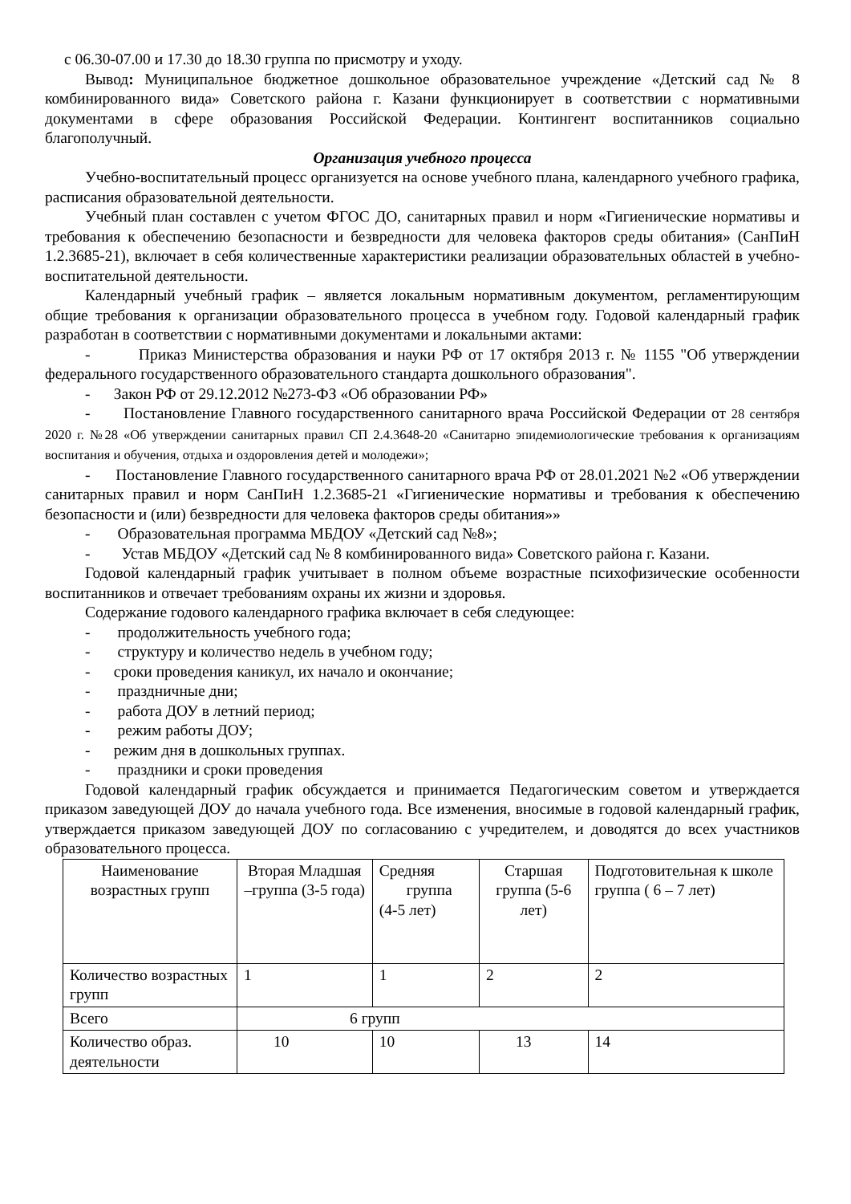с 06.30-07.00 и 17.30 до 18.30 группа по присмотру и уходу.
Вывод: Муниципальное бюджетное дошкольное образовательное учреждение «Детский сад № 8 комбинированного вида» Советского района г. Казани функционирует в соответствии с нормативными документами в сфере образования Российской Федерации. Контингент воспитанников социально благополучный.
Организация учебного процесса
Учебно-воспитательный процесс организуется на основе учебного плана, календарного учебного графика, расписания образовательной деятельности.
Учебный план составлен с учетом ФГОС ДО, санитарных правил и норм «Гигиенические нормативы и требования к обеспечению безопасности и безвредности для человека факторов среды обитания» (СанПиН 1.2.3685-21), включает в себя количественные характеристики реализации образовательных областей в учебно-воспитательной деятельности.
Календарный учебный график – является локальным нормативным документом, регламентирующим общие требования к организации образовательного процесса в учебном году. Годовой календарный график разработан в соответствии с нормативными документами и локальными актами:
- Приказ Министерства образования и науки РФ от 17 октября 2013 г. № 1155 "Об утверждении федерального государственного образовательного стандарта дошкольного образования".
- Закон РФ от 29.12.2012 №273-ФЗ «Об образовании РФ»
- Постановление Главного государственного санитарного врача Российской Федерации от 28 сентября 2020 г. №28 «Об утверждении санитарных правил СП 2.4.3648-20 «Санитарно эпидемиологические требования к организациям воспитания и обучения, отдыха и оздоровления детей и молодежи»;
- Постановление Главного государственного санитарного врача РФ от 28.01.2021 №2 «Об утверждении санитарных правил и норм СанПиН 1.2.3685-21 «Гигиенические нормативы и требования к обеспечению безопасности и (или) безвредности для человека факторов среды обитания»»
- Образовательная программа МБДОУ «Детский сад №8»;
- Устав МБДОУ «Детский сад № 8 комбинированного вида» Советского района г. Казани.
Годовой календарный график учитывает в полном объеме возрастные психофизические особенности воспитанников и отвечает требованиям охраны их жизни и здоровья.
Содержание годового календарного графика включает в себя следующее:
- продолжительность учебного года;
- структуру и количество недель в учебном году;
- сроки проведения каникул, их начало и окончание;
- праздничные дни;
- работа ДОУ в летний период;
- режим работы ДОУ;
- режим дня в дошкольных группах.
- праздники и сроки проведения
Годовой календарный график обсуждается и принимается Педагогическим советом и утверждается приказом заведующей ДОУ до начала учебного года. Все изменения, вносимые в годовой календарный график, утверждается приказом заведующей ДОУ по согласованию с учредителем, и доводятся до всех участников образовательного процесса.
| Наименование возрастных групп | Вторая Младшая –группа (3-5 года) | Средняя группа (4-5 лет) | Старшая группа (5-6 лет) | Подготовительная к школе группа ( 6 – 7 лет) |
| Количество возрастных групп | 1 | 1 | 2 | 2 |
| Всего | 6 групп | | | |
| Количество образ. деятельности | 10 | 10 | 13 | 14 |